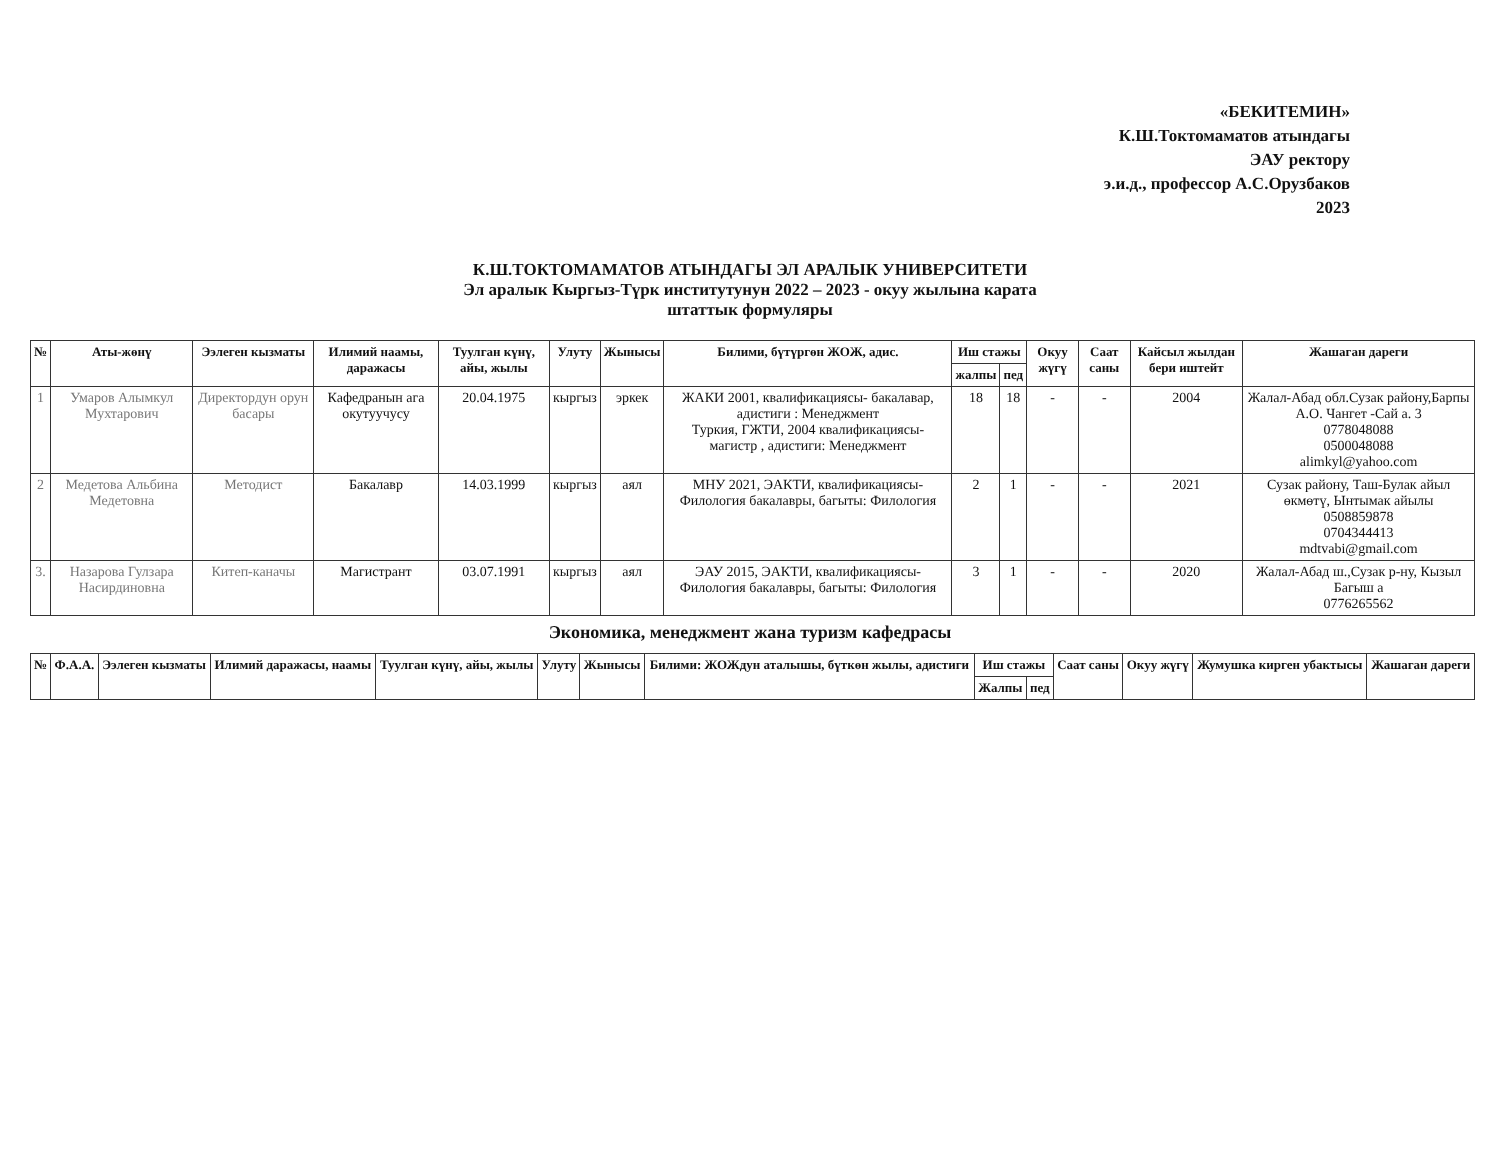«БЕКИТЕМИН»
К.Ш.Токтомаматов атындагы
ЭАУ ректору
э.и.д., профессор А.С.Орузбаков
2023
К.Ш.ТОКТОМАМАТОВ АТЫНДАГЫ ЭЛ АРАЛЫК УНИВЕРСИТЕТИ
Эл аралык Кыргыз-Түрк институтунун 2022 – 2023 - окуу жылына карата
штаттык формуляры
| № | Аты-жөнү | Ээлеген кызматы | Илимий наамы, даражасы | Туулган күнү, айы, жылы | Улуту | Жынысы | Билими, бүтүргөн ЖОЖ, адис. | Иш стажы | | Окуу жүгү | Саат саны | Кайсыл жылдан бери иштейт | Жашаган дареги |
| --- | --- | --- | --- | --- | --- | --- | --- | --- | --- | --- | --- | --- | --- |
| | | | | | | | | жалпы | пед | | | | |
| 1 | Умаров Алымкул Мухтарович | Директордун орун басары | Кафедранын ага окутуучусу | 20.04.1975 | кыргыз | эркек | ЖАКИ 2001, квалификациясы- бакалавар, адистиги : Менеджмент Туркия, ГЖТИ, 2004 квалификациясы- магистр , адистиги: Менеджмент | 18 | 18 | - | - | 2004 | Жалал-Абад обл.Сузак району,Барпы А.О. Чангет -Сай а. 3 0778048088 0500048088 alimkyl@yahoo.com |
| 2 | Медетова Альбина Медетовна | Методист | Бакалавр | 14.03.1999 | кыргыз | аял | МНУ 2021, ЭАКТИ, квалификациясы- Филология бакалавры, багыты: Филология | 2 | 1 | - | - | 2021 | Сузак району, Таш-Булак айыл өкмөтү, Ынтымак айылы 0508859878 0704344413 mdtvabi@gmail.com |
| 3. | Назарова Гулзара Насирдиновна | Китеп-каначы | Магистрант | 03.07.1991 | кыргыз | аял | ЭАУ 2015, ЭАКТИ, квалификациясы- Филология бакалавры, багыты: Филология | 3 | 1 | - | - | 2020 | Жалал-Абад ш.,Сузак р-ну, Кызыл Багыш а 0776265562 |
Экономика, менеджмент жана туризм кафедрасы
| № | Ф.А.А. | Ээлеген кызматы | Илимий даражасы, наамы | Туулган күнү, айы, жылы | Улуту | Жынысы | Билими: ЖОЖдун аталышы, бүткөн жылы, адистиги | Иш стажы | | Саат саны | Окуу жүгү | Жумушка кирген убактысы | Жашаган дареги |
| --- | --- | --- | --- | --- | --- | --- | --- | --- | --- | --- | --- | --- | --- |
| | | | | | | | | Жалпы | пед | | | | |